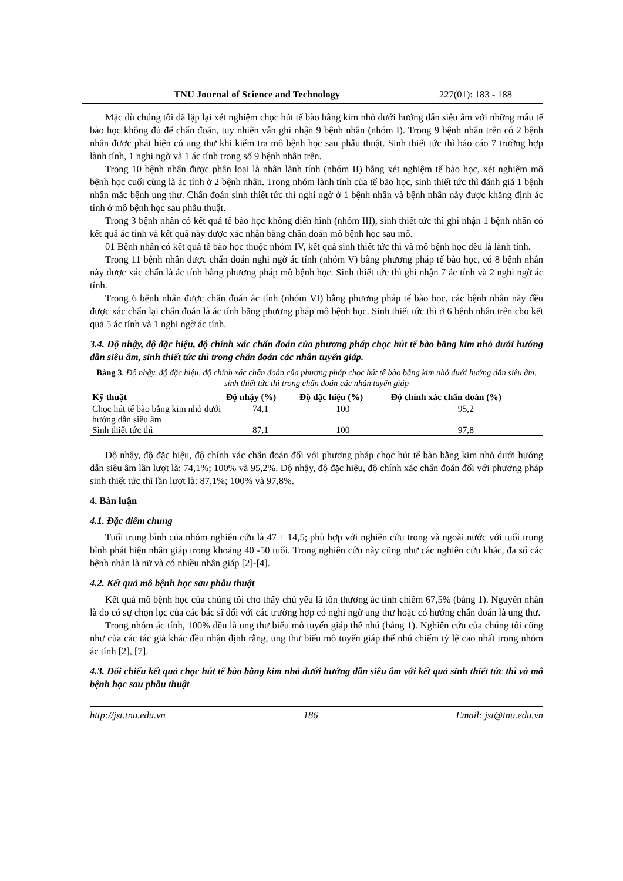TNU Journal of Science and Technology 227(01): 183 - 188
Mặc dù chúng tôi đã lặp lại xét nghiệm chọc hút tế bào bằng kim nhỏ dưới hướng dẫn siêu âm với những mẫu tế bào học không đủ để chẩn đoán, tuy nhiên vẫn ghi nhận 9 bệnh nhân (nhóm I). Trong 9 bệnh nhân trên có 2 bệnh nhân được phát hiện có ung thư khi kiểm tra mô bệnh học sau phẫu thuật. Sinh thiết tức thì báo cáo 7 trường hợp lành tính, 1 nghi ngờ và 1 ác tính trong số 9 bệnh nhân trên.
Trong 10 bệnh nhân được phân loại là nhân lành tính (nhóm II) bằng xét nghiệm tế bào học, xét nghiệm mô bệnh học cuối cùng là ác tính ở 2 bệnh nhân. Trong nhóm lành tính của tế bào học, sinh thiết tức thì đánh giá 1 bệnh nhân mắc bệnh ung thư. Chẩn đoán sinh thiết tức thì nghi ngờ ở 1 bệnh nhân và bệnh nhân này được khẳng định ác tính ở mô bệnh học sau phẫu thuật.
Trong 3 bệnh nhân có kết quả tế bào học không điển hình (nhóm III), sinh thiết tức thì ghi nhận 1 bệnh nhân có kết quả ác tính và kết quả này được xác nhận bằng chẩn đoán mô bệnh học sau mổ.
01 Bệnh nhân có kết quả tế bào học thuộc nhóm IV, kết quả sinh thiết tức thì và mô bệnh học đều là lành tính.
Trong 11 bệnh nhân được chẩn đoán nghi ngờ ác tính (nhóm V) bằng phương pháp tế bào học, có 8 bệnh nhân này được xác chẩn là ác tính bằng phương pháp mô bệnh học. Sinh thiết tức thì ghi nhận 7 ác tính và 2 nghi ngờ ác tính.
Trong 6 bệnh nhân được chẩn đoán ác tính (nhóm VI) bằng phương pháp tế bào học, các bệnh nhân này đều được xác chẩn lại chẩn đoán là ác tính bằng phương pháp mô bệnh học. Sinh thiết tức thì ở 6 bệnh nhân trên cho kết quả 5 ác tính và 1 nghi ngờ ác tính.
3.4. Độ nhậy, độ đặc hiệu, độ chính xác chẩn đoán của phương pháp chọc hút tế bào bằng kim nhỏ dưới hướng dẫn siêu âm, sinh thiết tức thì trong chẩn đoán các nhân tuyến giáp.
Bảng 3. Độ nhậy, độ đặc hiệu, độ chính xác chẩn đoán của phương pháp chọc hút tế bào bằng kim nhỏ dưới hướng dẫn siêu âm, sinh thiết tức thì trong chẩn đoán các nhân tuyến giáp
| Kỹ thuật | Độ nhậy (%) | Độ đặc hiệu (%) | Độ chính xác chẩn đoán (%) |
| --- | --- | --- | --- |
| Chọc hút tế bào bằng kim nhỏ dưới hướng dẫn siêu âm | 74,1 | 100 | 95,2 |
| Sinh thiết tức thì | 87,1 | 100 | 97,8 |
Độ nhậy, độ đặc hiệu, độ chính xác chẩn đoán đối với phương pháp chọc hút tế bào bằng kim nhỏ dưới hướng dẫn siêu âm lần lượt là: 74,1%; 100% và 95,2%. Độ nhậy, độ đặc hiệu, độ chính xác chẩn đoán đối với phương pháp sinh thiết tức thì lần lượt là: 87,1%; 100% và 97,8%.
4. Bàn luận
4.1. Đặc điểm chung
Tuổi trung bình của nhóm nghiên cứu là 47 ± 14,5; phù hợp với nghiên cứu trong và ngoài nước với tuổi trung bình phát hiện nhân giáp trong khoảng 40 -50 tuổi. Trong nghiên cứu này cũng như các nghiên cứu khác, đa số các bệnh nhân là nữ và có nhiều nhân giáp [2]-[4].
4.2. Kết quả mô bệnh học sau phẫu thuật
Kết quả mô bệnh học của chúng tôi cho thấy chủ yếu là tổn thương ác tính chiếm 67,5% (bảng 1). Nguyên nhân là do có sự chọn lọc của các bác sĩ đối với các trường hợp có nghi ngờ ung thư hoặc có hướng chẩn đoán là ung thư.
Trong nhóm ác tính, 100% đều là ung thư biểu mô tuyến giáp thể nhú (bảng 1). Nghiên cứu của chúng tôi cũng như của các tác giả khác đều nhận định rằng, ung thư biểu mô tuyến giáp thể nhú chiếm tỷ lệ cao nhất trong nhóm ác tính [2], [7].
4.3. Đối chiếu kết quả chọc hút tế bào bằng kim nhỏ dưới hướng dẫn siêu âm với kết quả sinh thiết tức thì và mô bệnh học sau phẫu thuật
http://jst.tnu.edu.vn 186 Email: jst@tnu.edu.vn